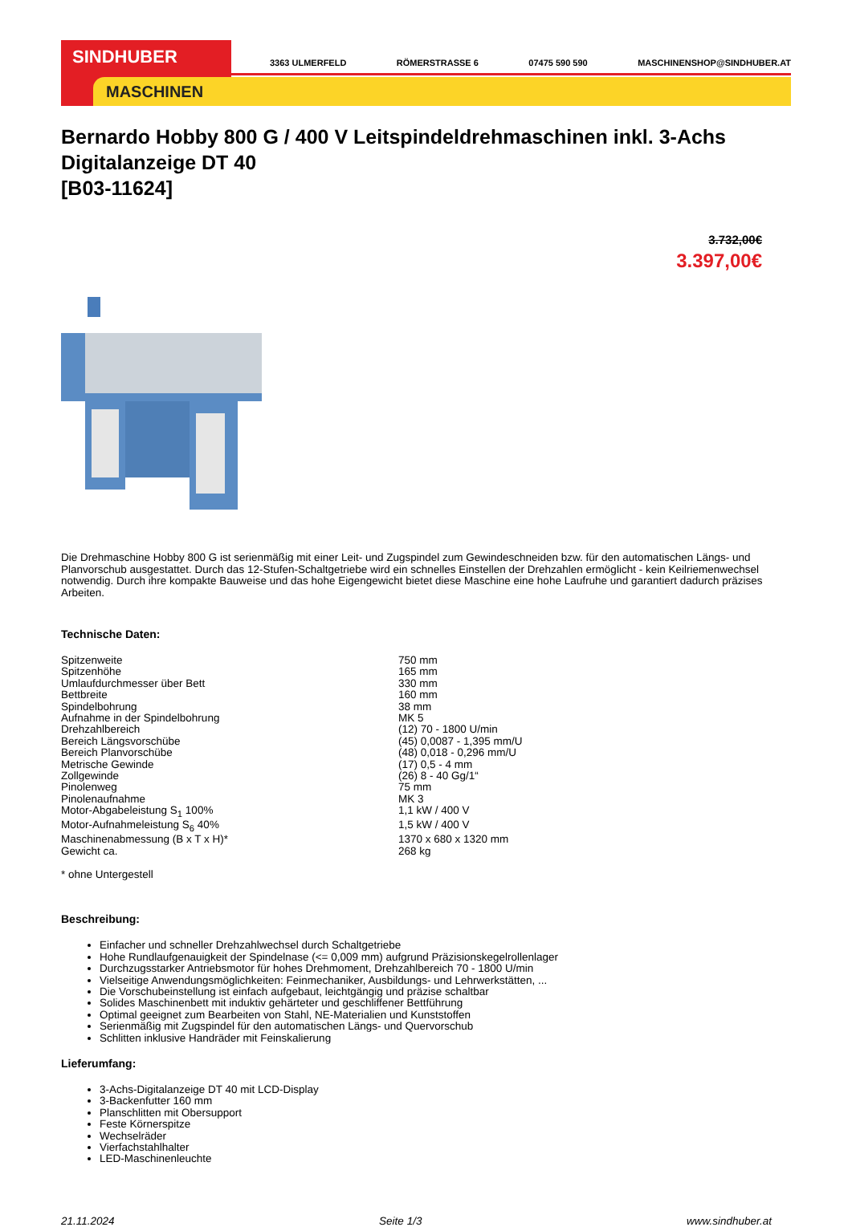SINDHUBER
MASCHINEN
3363 ULMERFELD RÖMERSTRASSE 6 07475 590 590 MASCHINENSHOP@SINDHUBER.AT
Bernardo Hobby 800 G / 400 V Leitspindeldrehmaschinen inkl. 3-Achs Digitalanzeige DT 40
[B03-11624]
3.732,00€
3.397,00€
Die Drehmaschine Hobby 800 G ist serienmäßig mit einer Leit- und Zugspindel zum Gewindeschneiden bzw. für den automatischen Längs- und Planvorschub ausgestattet. Durch das 12-Stufen-Schaltgetriebe wird ein schnelles Einstellen der Drehzahlen ermöglicht - kein Keilriemenwechsel notwendig. Durch ihre kompakte Bauweise und das hohe Eigengewicht bietet diese Maschine eine hohe Laufruhe und garantiert dadurch präzises Arbeiten.
Technische Daten:
| Spitzenweite | 750 mm |
| Spitzenhöhe | 165 mm |
| Umlaufdurchmesser über Bett | 330 mm |
| Bettbreite | 160 mm |
| Spindelbohrung | 38 mm |
| Aufnahme in der Spindelbohrung | MK 5 |
| Drehzahlbereich | (12) 70 - 1800 U/min |
| Bereich Längsvorschübe | (45) 0,0087 - 1,395 mm/U |
| Bereich Planvorschübe | (48) 0,018 - 0,296 mm/U |
| Metrische Gewinde | (17) 0,5 - 4 mm |
| Zollgewinde | (26) 8 - 40 Gg/1“ |
| Pinolenweg | 75 mm |
| Pinolenaufnahme | MK 3 |
| Motor-Abgabeleistung S<sub>1</sub> 100% | 1,1 kW / 400 V |
| Motor-Aufnahmeleistung S<sub>6</sub> 40% | 1,5 kW / 400 V |
| Maschinenabmessung (B x T x H)* | 1370 x 680 x 1320 mm |
| Gewicht ca. | 268 kg |
* ohne Untergestell
Beschreibung:
Einfacher und schneller Drehzahlwechsel durch Schaltgetriebe
Hohe Rundlaufgenauigkeit der Spindelnase (<= 0,009 mm) aufgrund Präzisionskegelrollenlager
Durchzugsstarker Antriebsmotor für hohes Drehmoment, Drehzahlbereich 70 - 1800 U/min
Vielseitige Anwendungsmöglichkeiten: Feinmechaniker, Ausbildungs- und Lehrwerkstätten, ...
Die Vorschubeinstellung ist einfach aufgebaut, leichtgängig und präzise schaltbar
Solides Maschinenbett mit induktiv gehärteter und geschliffener Bettführung
Optimal geeignet zum Bearbeiten von Stahl, NE-Materialien und Kunststoffen
Serienmäßig mit Zugspindel für den automatischen Längs- und Quervorschub
Schlitten inklusive Handräder mit Feinskalierung
Lieferumfang:
3-Achs-Digitalanzeige DT 40 mit LCD-Display
3-Backenfutter 160 mm
Planschlitten mit Obersupport
Feste Körnerspitze
Wechselräder
Vierfachstahlhalter
LED-Maschinenleuchte
21.11.2024 Seite 1/3 www.sindhuber.at